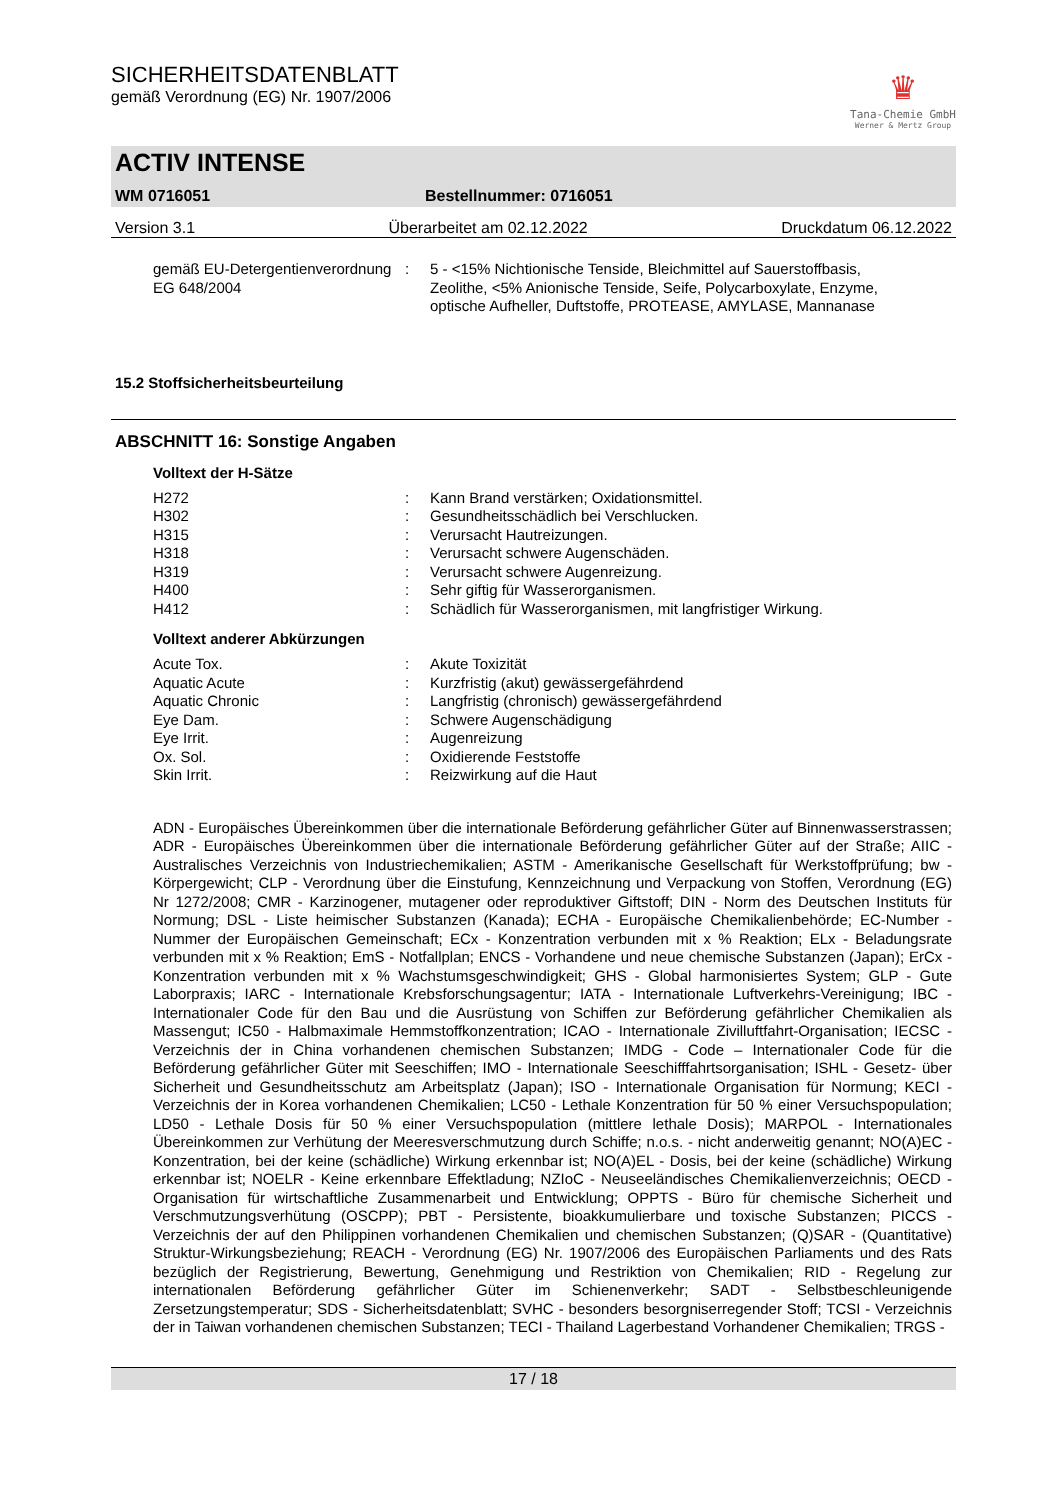SICHERHEITSDATENBLATT
gemäß Verordnung (EG) Nr. 1907/2006
♛
Tana-Chemie GmbH
Werner & Mertz Group
ACTIV INTENSE
WM 0716051 Bestellnummer: 0716051
Version 3.1 Überarbeitet am 02.12.2022 Druckdatum 06.12.2022
| gemäß EU-Detergentienverordnung EG 648/2004 | : | 5 - <15% Nichtionische Tenside, Bleichmittel auf Sauerstoffbasis, Zeolithe, <5% Anionische Tenside, Seife, Polycarboxylate, Enzyme, optische Aufheller, Duftstoffe, PROTEASE, AMYLASE, Mannanase |
15.2 Stoffsicherheitsbeurteilung
ABSCHNITT 16: Sonstige Angaben
Volltext der H-Sätze
| H272 | : | Kann Brand verstärken; Oxidationsmittel. |
| H302 | : | Gesundheitsschädlich bei Verschlucken. |
| H315 | : | Verursacht Hautreizungen. |
| H318 | : | Verursacht schwere Augenschäden. |
| H319 | : | Verursacht schwere Augenreizung. |
| H400 | : | Sehr giftig für Wasserorganismen. |
| H412 | : | Schädlich für Wasserorganismen, mit langfristiger Wirkung. |
Volltext anderer Abkürzungen
| Acute Tox. | : | Akute Toxizität |
| Aquatic Acute | : | Kurzfristig (akut) gewässergefährdend |
| Aquatic Chronic | : | Langfristig (chronisch) gewässergefährdend |
| Eye Dam. | : | Schwere Augenschädigung |
| Eye Irrit. | : | Augenreizung |
| Ox. Sol. | : | Oxidierende Feststoffe |
| Skin Irrit. | : | Reizwirkung auf die Haut |
ADN - Europäisches Übereinkommen über die internationale Beförderung gefährlicher Güter auf Binnenwasserstrassen; ADR - Europäisches Übereinkommen über die internationale Beförderung gefährlicher Güter auf der Straße; AIIC - Australisches Verzeichnis von Industriechemikalien; ASTM - Amerikanische Gesellschaft für Werkstoffprüfung; bw - Körpergewicht; CLP - Verordnung über die Einstufung, Kennzeichnung und Verpackung von Stoffen, Verordnung (EG) Nr 1272/2008; CMR - Karzinogener, mutagener oder reproduktiver Giftstoff; DIN - Norm des Deutschen Instituts für Normung; DSL - Liste heimischer Substanzen (Kanada); ECHA - Europäische Chemikalienbehörde; EC-Number - Nummer der Europäischen Gemeinschaft; ECx - Konzentration verbunden mit x % Reaktion; ELx - Beladungsrate verbunden mit x % Reaktion; EmS - Notfallplan; ENCS - Vorhandene und neue chemische Substanzen (Japan); ErCx - Konzentration verbunden mit x % Wachstumsgeschwindigkeit; GHS - Global harmonisiertes System; GLP - Gute Laborpraxis; IARC - Internationale Krebsforschungsagentur; IATA - Internationale Luftverkehrs-Vereinigung; IBC - Internationaler Code für den Bau und die Ausrüstung von Schiffen zur Beförderung gefährlicher Chemikalien als Massengut; IC50 - Halbmaximale Hemmstoffkonzentration; ICAO - Internationale Zivilluftfahrt-Organisation; IECSC - Verzeichnis der in China vorhandenen chemischen Substanzen; IMDG - Code – Internationaler Code für die Beförderung gefährlicher Güter mit Seeschiffen; IMO - Internationale Seeschifffahrtsorganisation; ISHL - Gesetz- über Sicherheit und Gesundheitsschutz am Arbeitsplatz (Japan); ISO - Internationale Organisation für Normung; KECI - Verzeichnis der in Korea vorhandenen Chemikalien; LC50 - Lethale Konzentration für 50 % einer Versuchspopulation; LD50 - Lethale Dosis für 50 % einer Versuchspopulation (mittlere lethale Dosis); MARPOL - Internationales Übereinkommen zur Verhütung der Meeresverschmutzung durch Schiffe; n.o.s. - nicht anderweitig genannt; NO(A)EC - Konzentration, bei der keine (schädliche) Wirkung erkennbar ist; NO(A)EL - Dosis, bei der keine (schädliche) Wirkung erkennbar ist; NOELR - Keine erkennbare Effektladung; NZIoC - Neuseeländisches Chemikalienverzeichnis; OECD - Organisation für wirtschaftliche Zusammenarbeit und Entwicklung; OPPTS - Büro für chemische Sicherheit und Verschmutzungsverhütung (OSCPP); PBT - Persistente, bioakkumulierbare und toxische Substanzen; PICCS - Verzeichnis der auf den Philippinen vorhandenen Chemikalien und chemischen Substanzen; (Q)SAR - (Quantitative) Struktur-Wirkungsbeziehung; REACH - Verordnung (EG) Nr. 1907/2006 des Europäischen Parliaments und des Rats bezüglich der Registrierung, Bewertung, Genehmigung und Restriktion von Chemikalien; RID - Regelung zur internationalen Beförderung gefährlicher Güter im Schienenverkehr; SADT - Selbstbeschleunigende Zersetzungstemperatur; SDS - Sicherheitsdatenblatt; SVHC - besonders besorgniserregender Stoff; TCSI - Verzeichnis der in Taiwan vorhandenen chemischen Substanzen; TECI - Thailand Lagerbestand Vorhandener Chemikalien; TRGS -
17 / 18